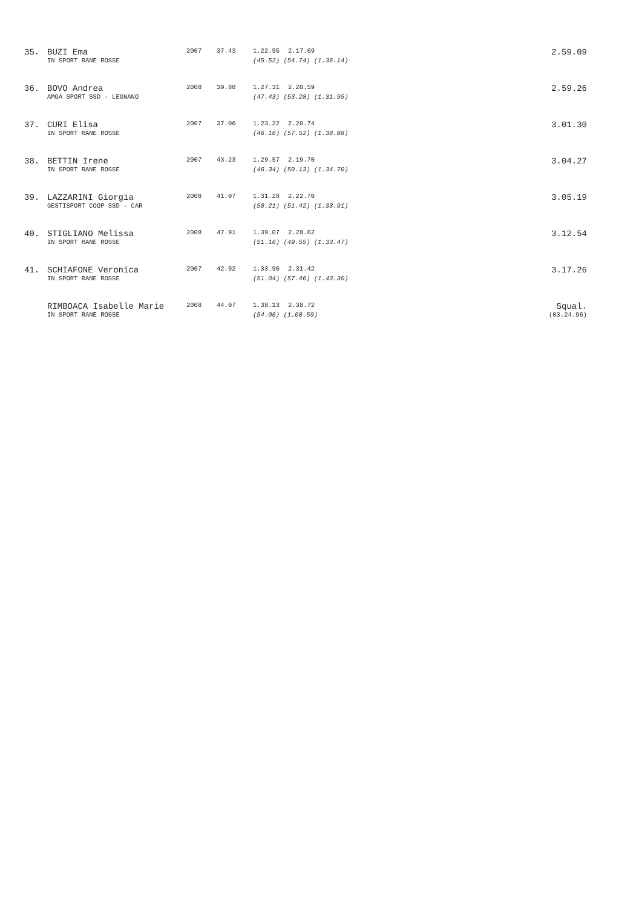| 35. | BUZI Ema | 2007 | 37.43 | 1.22.95 | 2.17.69 | | 2.59.09 |
| | IN SPORT RANE ROSSE | | | (45.52) (54.74) (1.36.14) | | | |
| 36. | BOVO Andrea | 2008 | 39.88 | 1.27.31 | 2.20.59 | | 2.59.26 |
| | AMGA SPORT SSD - LEGNANO | | | (47.43) (53.28) (1.31.95) | | | |
| 37. | CURI Elisa | 2007 | 37.06 | 1.23.22 | 2.20.74 | | 3.01.30 |
| | IN SPORT RANE ROSSE | | | (46.16) (57.52) (1.38.08) | | | |
| 38. | BETTIN Irene | 2007 | 43.23 | 1.29.57 | 2.19.70 | | 3.04.27 |
| | IN SPORT RANE ROSSE | | | (46.34) (50.13) (1.34.70) | | | |
| 39. | LAZZARINI Giorgia | 2008 | 41.07 | 1.31.28 | 2.22.70 | | 3.05.19 |
| | GESTISPORT COOP SSD - CAR | | | (50.21) (51.42) (1.33.91) | | | |
| 40. | STIGLIANO Melissa | 2008 | 47.91 | 1.39.07 | 2.28.62 | | 3.12.54 |
| | IN SPORT RANE ROSSE | | | (51.16) (49.55) (1.33.47) | | | |
| 41. | SCHIAFONE Veronica | 2007 | 42.92 | 1.33.96 | 2.31.42 | | 3.17.26 |
| | IN SPORT RANE ROSSE | | | (51.04) (57.46) (1.43.30) | | | |
| | RIMBOACA Isabelle Marie | 2008 | 44.07 | 1.38.13 | 2.38.72 | | Squal. |
| | IN SPORT RANE ROSSE | | | (54.06) (1.00.59) | | | (03.24.96) |